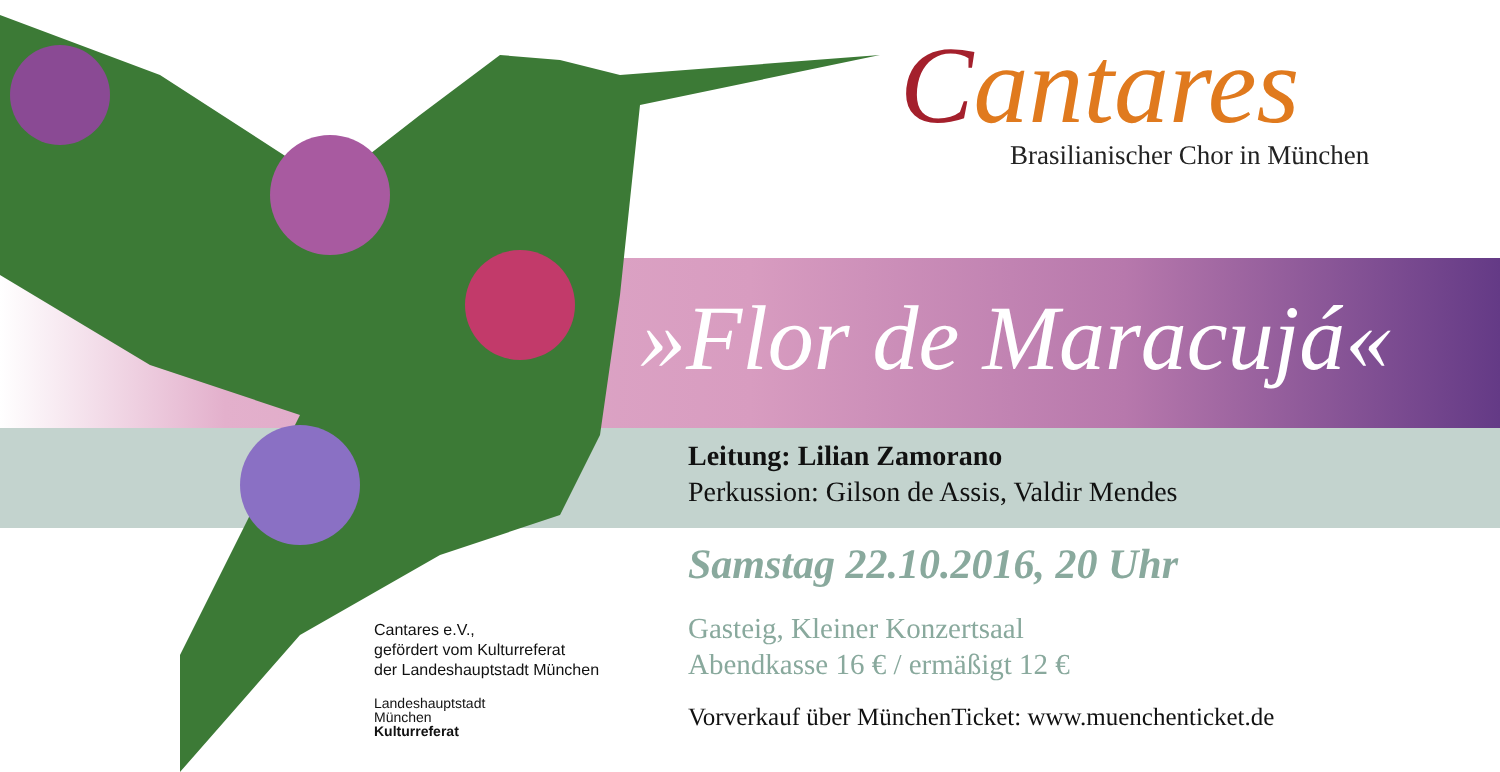Cantares
Brasilianischer Chor in München
»Flor de Maracujá«
Leitung: Lilian Zamorano
Perkussion: Gilson de Assis, Valdir Mendes
Samstag 22.10.2016, 20 Uhr
Gasteig, Kleiner Konzertsaal
Abendkasse 16 € / ermäßigt 12 €
Vorverkauf über MünchenTicket: www.muenchenticket.de
Cantares e.V.,
gefördert vom Kulturreferat
der Landeshauptstadt München
Landeshauptstadt
München
Kulturreferat